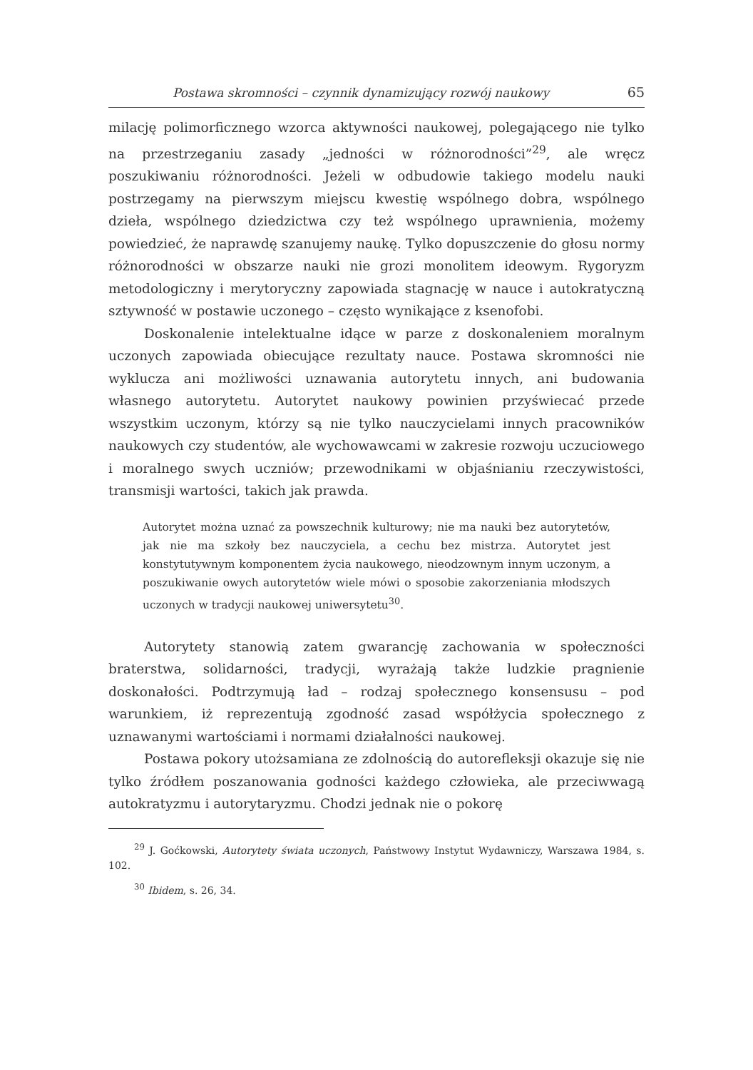Postawa skromności – czynnik dynamizujący rozwój naukowy 65
milację polimorficznego wzorca aktywności naukowej, polegającego nie tylko na przestrzeganiu zasady „jedności w różnorodności”<sup>29</sup>, ale wręcz poszukiwaniu różnorodności. Jeżeli w odbudowie takiego modelu nauki postrzegamy na pierwszym miejscu kwestię wspólnego dobra, wspólnego dzieła, wspólnego dziedzictwa czy też wspólnego uprawnienia, możemy powiedzieć, że naprawdę szanujemy naukę. Tylko dopuszczenie do głosu normy różnorodności w obszarze nauki nie grozi monolitem ideowym. Rygoryzm metodologiczny i merytoryczny zapowiada stagnację w nauce i autokratyczną sztywność w postawie uczonego – często wynikające z ksenofobi.
Doskonalenie intelektualne idące w parze z doskonaleniem moralnym uczonych zapowiada obiecujące rezultaty nauce. Postawa skromności nie wyklucza ani możliwości uznawania autorytetu innych, ani budowania własnego autorytetu. Autorytet naukowy powinien przyświecać przede wszystkim uczonym, którzy są nie tylko nauczycielami innych pracowników naukowych czy studentów, ale wychowawcami w zakresie rozwoju uczuciowego i moralnego swych uczniów; przewodnikami w objaśnianiu rzeczywistości, transmisji wartości, takich jak prawda.
Autorytet można uznać za powszechnik kulturowy; nie ma nauki bez autorytetów, jak nie ma szkoły bez nauczyciela, a cechu bez mistrza. Autorytet jest konstytutywnym komponentem życia naukowego, nieodzownym innym uczonym, a poszukiwanie owych autorytetów wiele mówi o sposobie zakorzeniania młodszych uczonych w tradycji naukowej uniwersytetu<sup>30</sup>.
Autorytety stanowią zatem gwarancję zachowania w społeczności braterstwa, solidarności, tradycji, wyrażają także ludzkie pragnienie doskonałości. Podtrzymują ład – rodzaj społecznego konsensusu – pod warunkiem, iż reprezentują zgodność zasad współżycia społecznego z uznawanymi wartościami i normami działalności naukowej.
Postawa pokory utożsamiana ze zdolnością do autorefleksji okazuje się nie tylko źródłem poszanowania godności każdego człowieka, ale przeciwwagą autokratyzmu i autorytaryzmu. Chodzi jednak nie o pokorę
<sup>29</sup> J. Goćkowski, Autorytety świata uczonych, Państwowy Instytut Wydawniczy, Warszawa 1984, s. 102.
<sup>30</sup> Ibidem, s. 26, 34.